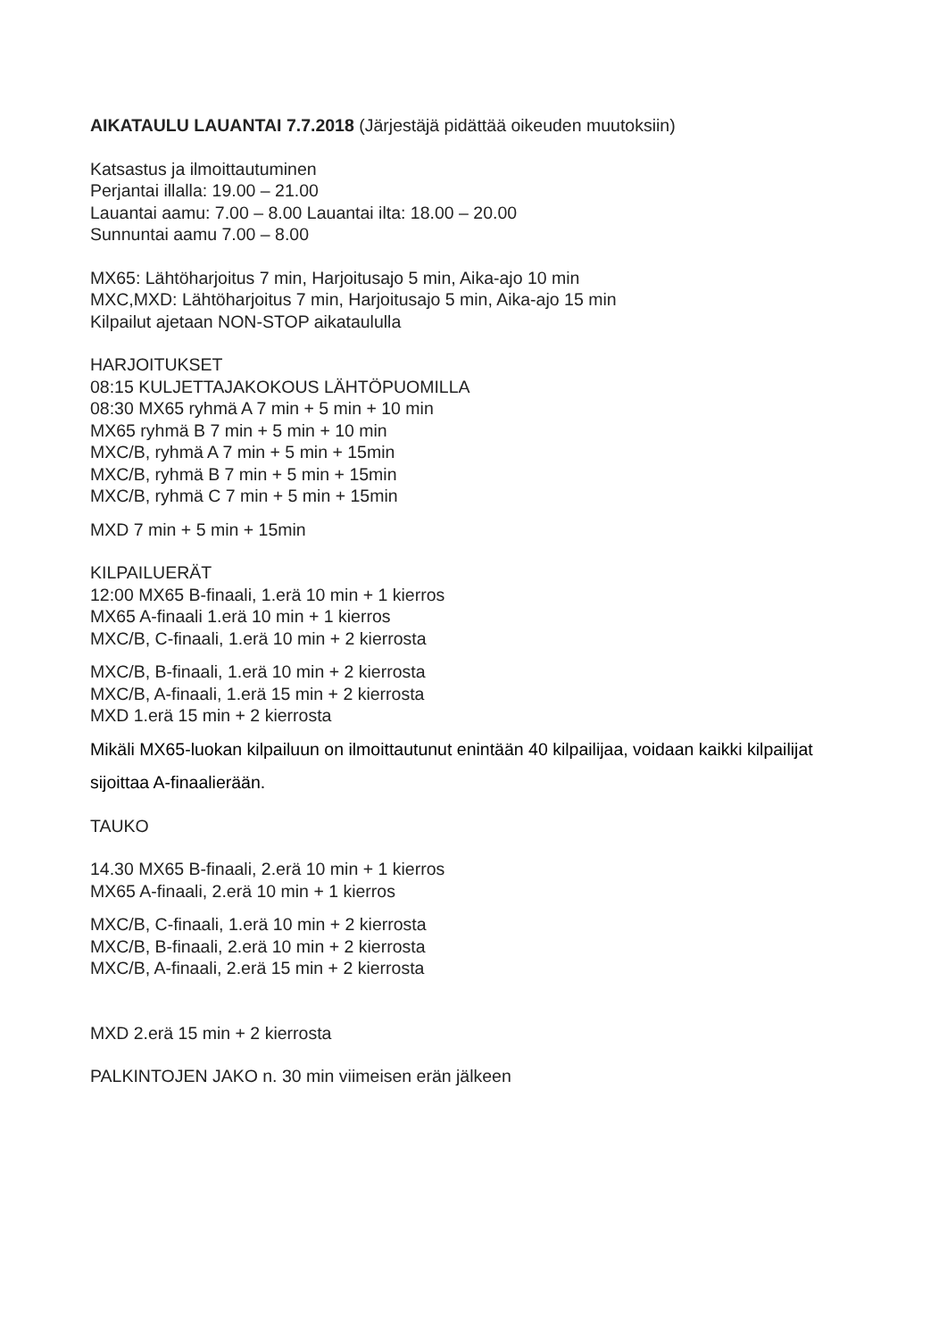AIKATAULU LAUANTAI 7.7.2018 (Järjestäjä pidättää oikeuden muutoksiin)
Katsastus ja ilmoittautuminen
Perjantai illalla: 19.00 – 21.00
Lauantai aamu: 7.00 – 8.00 Lauantai ilta: 18.00 – 20.00
Sunnuntai aamu 7.00 – 8.00
MX65: Lähtöharjoitus 7 min, Harjoitusajo 5 min, Aika-ajo 10 min
MXC,MXD: Lähtöharjoitus 7 min, Harjoitusajo 5 min, Aika-ajo 15 min
Kilpailut ajetaan NON-STOP aikataululla
HARJOITUKSET
08:15 KULJETTAJAKOKOUS LÄHTÖPUOMILLA
08:30 MX65 ryhmä A 7 min + 5 min + 10 min
MX65 ryhmä B 7 min + 5 min + 10 min
MXC/B, ryhmä A 7 min + 5 min + 15min
MXC/B, ryhmä B 7 min + 5 min + 15min
MXC/B, ryhmä C 7 min + 5 min + 15min
MXD 7 min + 5 min + 15min
KILPAILUERÄT
12:00 MX65 B-finaali, 1.erä 10 min + 1 kierros
MX65 A-finaali 1.erä 10 min + 1 kierros
MXC/B, C-finaali, 1.erä 10 min + 2 kierrosta
MXC/B, B-finaali, 1.erä 10 min + 2 kierrosta
MXC/B, A-finaali, 1.erä 15 min + 2 kierrosta
MXD 1.erä 15 min + 2 kierrosta
Mikäli MX65-luokan kilpailuun on ilmoittautunut enintään 40 kilpailijaa, voidaan kaikki kilpailijat
sijoittaa A-finaalierään.
TAUKO
14.30 MX65 B-finaali, 2.erä 10 min + 1 kierros
MX65 A-finaali, 2.erä 10 min + 1 kierros
MXC/B, C-finaali, 1.erä 10 min + 2 kierrosta
MXC/B, B-finaali, 2.erä 10 min + 2 kierrosta
MXC/B, A-finaali, 2.erä 15 min + 2 kierrosta
MXD 2.erä 15 min + 2 kierrosta
PALKINTOJEN JAKO n. 30 min viimeisen erän jälkeen